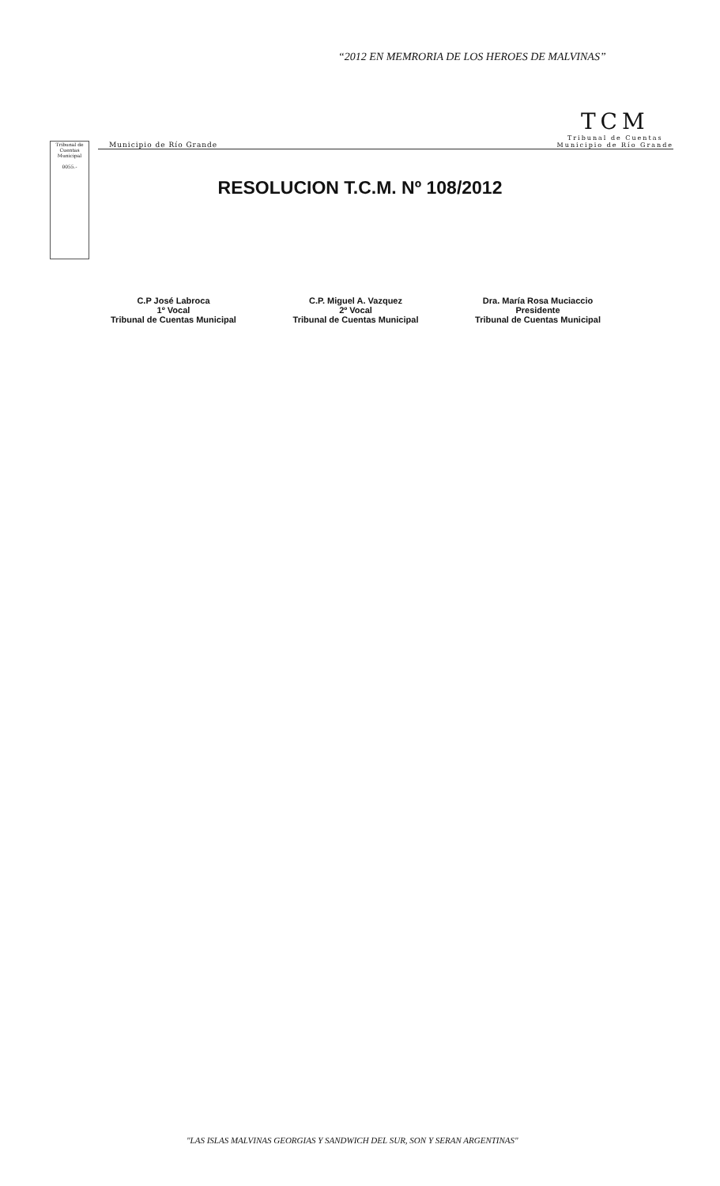“2012 EN MEMRORIA DE LOS HEROES DE MALVINAS”
Municipio de Río Grande
TCM
Tribunal de Cuentas
Municipio de Río Grande
Tribunal de Cuentas Municipal
0055.-
RESOLUCION T.C.M. Nº 108/2012
C.P José Labroca
1º Vocal
Tribunal de Cuentas Municipal
C.P. Miguel A. Vazquez
2º Vocal
Tribunal de Cuentas Municipal
Dra. María Rosa Muciaccio
Presidente
Tribunal de Cuentas Municipal
"LAS ISLAS MALVINAS GEORGIAS Y SANDWICH DEL SUR, SON Y SERAN ARGENTINAS"